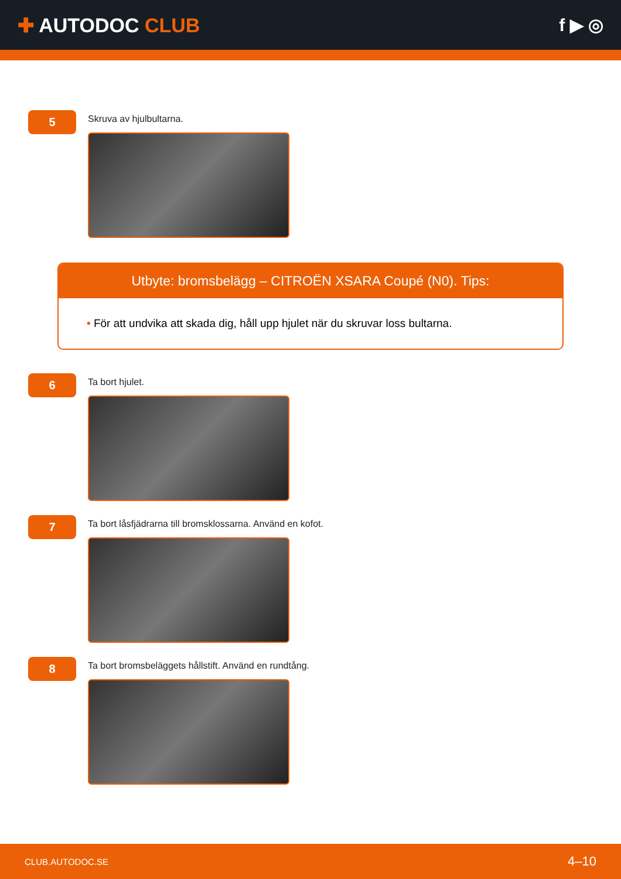✚ AUTODOC CLUB f ▶ ◎
5
Skruva av hjulbultarna.
Utbyte: bromsbelägg – CITROËN XSARA Coupé (N0). Tips:
• För att undvika att skada dig, håll upp hjulet när du skruvar loss bultarna.
6
Ta bort hjulet.
7
Ta bort låsfjädrarna till bromsklossarna. Använd en kofot.
8
Ta bort bromsbeläggets hållstift. Använd en rundtång.
CLUB.AUTODOC.SE 4–10